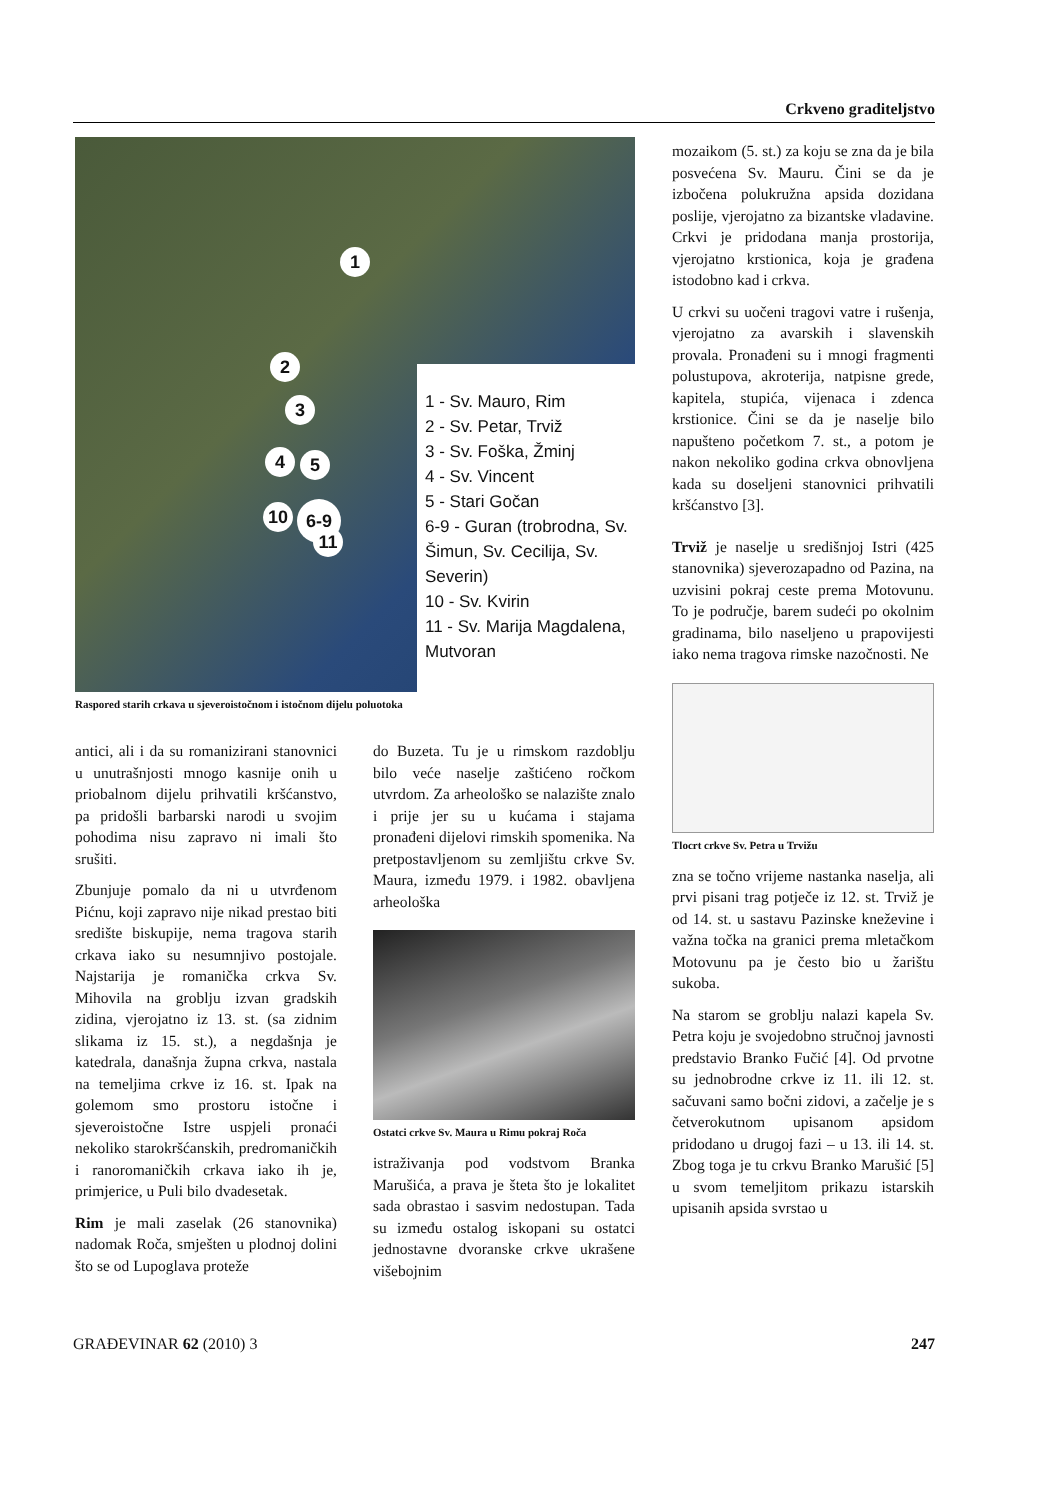Crkveno graditeljstvo
1
2
3
4 5
10 6-9
11
1 - Sv. Mauro, Rim
2 - Sv. Petar, Trviž
3 - Sv. Foška, Žminj
4 - Sv. Vincent
5 - Stari Gočan
6-9 - Guran (trobrodna, Sv. Šimun, Sv. Cecilija, Sv. Severin)
10 - Sv. Kvirin
11 - Sv. Marija Magdalena, Mutvoran
Raspored starih crkava u sjeveroistočnom i istočnom dijelu poluotoka
antici, ali i da su romanizirani stanovnici u unutrašnjosti mnogo kasnije onih u priobalnom dijelu prihvatili kršćanstvo, pa pridošli barbarski narodi u svojim pohodima nisu zapravo ni imali što srušiti.
Zbunjuje pomalo da ni u utvrđenom Pićnu, koji zapravo nije nikad prestao biti središte biskupije, nema tragova starih crkava iako su nesumnjivo postojale. Najstarija je romanička crkva Sv. Mihovila na groblju izvan gradskih zidina, vjerojatno iz 13. st. (sa zidnim slikama iz 15. st.), a negdašnja je katedrala, današnja župna crkva, nastala na temeljima crkve iz 16. st. Ipak na golemom smo prostoru istočne i sjeveroistočne Istre uspjeli pronaći nekoliko starokršćanskih, predromaničkih i ranoromaničkih crkava iako ih je, primjerice, u Puli bilo dvadesetak.
Rim je mali zaselak (26 stanovnika) nadomak Roča, smješten u plodnoj dolini što se od Lupoglava proteže
do Buzeta. Tu je u rimskom razdoblju bilo veće naselje zaštićeno ročkom utvrdom. Za arheološko se nalazište znalo i prije jer su u kućama i stajama pronađeni dijelovi rimskih spomenika. Na pretpostavljenom su zemljištu crkve Sv. Maura, između 1979. i 1982. obavljena arheološka
Ostatci crkve Sv. Maura u Rimu pokraj Roča
istraživanja pod vodstvom Branka Marušića, a prava je šteta što je lokalitet sada obrastao i sasvim nedostupan. Tada su između ostalog iskopani su ostatci jednostavne dvoranske crkve ukrašene višebojnim
mozaikom (5. st.) za koju se zna da je bila posvećena Sv. Mauru. Čini se da je izbočena polukružna apsida dozidana poslije, vjerojatno za bizantske vladavine. Crkvi je pridodana manja prostorija, vjerojatno krstionica, koja je građena istodobno kad i crkva.
U crkvi su uočeni tragovi vatre i rušenja, vjerojatno za avarskih i slavenskih provala. Pronađeni su i mnogi fragmenti polustupova, akroterija, natpisne grede, kapitela, stupića, vijenaca i zdenca krstionice. Čini se da je naselje bilo napušteno početkom 7. st., a potom je nakon nekoliko godina crkva obnovljena kada su doseljeni stanovnici prihvatili kršćanstvo [3].
Trviž je naselje u središnjoj Istri (425 stanovnika) sjeverozapadno od Pazina, na uzvisini pokraj ceste prema Motovunu. To je područje, barem sudeći po okolnim gradinama, bilo naseljeno u prapovijesti iako nema tragova rimske nazočnosti. Ne
Tlocrt crkve Sv. Petra u Trvižu
zna se točno vrijeme nastanka naselja, ali prvi pisani trag potječe iz 12. st. Trviž je od 14. st. u sastavu Pazinske kneževine i važna točka na granici prema mletačkom Motovunu pa je često bio u žarištu sukoba.
Na starom se groblju nalazi kapela Sv. Petra koju je svojedobno stručnoj javnosti predstavio Branko Fučić [4]. Od prvotne su jednobrodne crkve iz 11. ili 12. st. sačuvani samo bočni zidovi, a začelje je s četverokutnom upisanom apsidom pridodano u drugoj fazi – u 13. ili 14. st. Zbog toga je tu crkvu Branko Marušić [5] u svom temeljitom prikazu istarskih upisanih apsida svrstao u
GRAĐEVINAR 62 (2010) 3 247